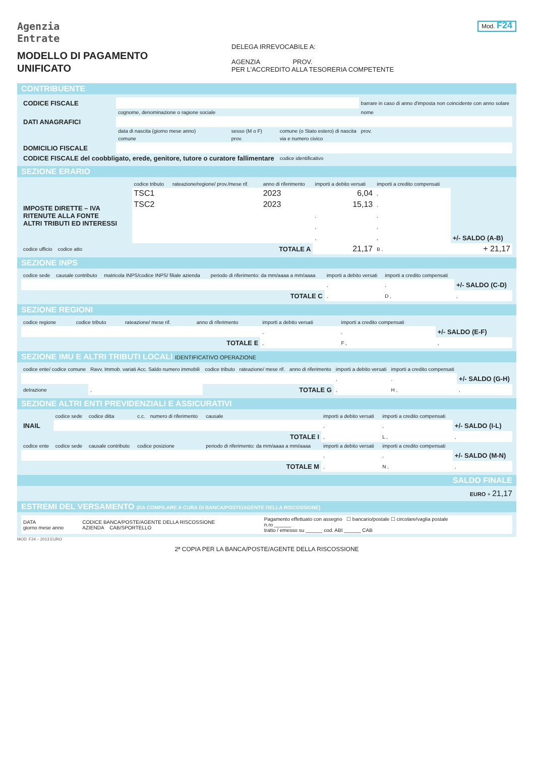Agenzia
Entrate
MODELLO DI PAGAMENTO
UNIFICATO
DELEGA IRREVOCABILE A:
AGENZIA PROV.
PER L'ACCREDITO ALLA TESORERIA COMPETENTE
Mod. F24
CONTRIBUENTE
| CODICE FISCALE | | | | barrare in caso di anno d'imposta non coincidente con anno solare |
| | cognome, denominazione o ragione sociale | | | nome |
| DATI ANAGRAFICI | | | | |
| | data di nascita (giorno mese anno) | sesso (M o F) | comune (o Stato estero) di nascita | prov. |
| | comune | prov. | via e numero civico | |
| DOMICILIO FISCALE | | | | |
| CODICE FISCALE del coobbligato, erede, genitore, tutore o curatore fallimentare | | | codice identificativo | |
SEZIONE ERARIO
| | codice tributo | rateazione/regione/ prov./mese rif. | anno di riferimento | importi a debito versati | importi a credito compensati | |
| --- | --- | --- | --- | --- | --- | --- |
| IMPOSTE DIRETTE – IVA RITENUTE ALLA FONTE ALTRI TRIBUTI ED INTERESSI | TSC1 | | 2023 | 6,04 | , | |
| | TSC2 | | 2023 | 15,13 | , | |
| | | | | , | , | |
| | | | | , | , | |
| | | | | , | , | +/- SALDO (A-B) |
| codice ufficio codice atto | TOTALE A | | | 21,17 | B , | + 21,17 |
SEZIONE INPS
| codice sede | causale contributo | matricola INPS/codice INPS/ filiale azienda | periodo di riferimento: da mm/aaaa a mm/aaaa | importi a debito versati | importi a credito compensati | |
| --- | --- | --- | --- | --- | --- | --- |
| | | | | , | , | +/- SALDO (C-D) |
| TOTALE C | | | | , | D , | , |
SEZIONE REGIONI
| codice regione | codice tributo | rateazione/ mese rif. | anno di riferimento | importi a debito versati | importi a credito compensati | |
| --- | --- | --- | --- | --- | --- | --- |
| | | | | , | , | +/- SALDO (E-F) |
| TOTALE E | | | | , | F , | , |
SEZIONE IMU E ALTRI TRIBUTI LOCALI IDENTIFICATIVO OPERAZIONE
| codice ente/ codice comune | Ravv. Immob. variati Acc. Saldo numero immobili | codice tributo | rateazione/ mese rif. | anno di riferimento | importi a debito versati | importi a credito compensati | |
| --- | --- | --- | --- | --- | --- | --- | --- |
| | | | | | , | , | +/- SALDO (G-H) |
| detrazione | , | TOTALE G | | | , | H , | , |
SEZIONE ALTRI ENTI PREVIDENZIALI E ASSICURATIVI
| | codice sede | codice ditta | c.c. | numero di riferimento | causale | importi a debito versati | importi a credito compensati | |
| --- | --- | --- | --- | --- | --- | --- | --- | --- |
| INAIL | | | | | | , | , | +/- SALDO (I-L) |
| TOTALE I | | | | | | , | L , | , |
| codice ente | codice sede | causale contributo | codice posizione | | periodo di riferimento: da mm/aaaa a mm/aaaa | importi a debito versati | importi a credito compensati | |
| | | | | | | , | , | +/- SALDO (M-N) |
| TOTALE M | | | | | | , | N , | , |
SALDO FINALE
EURO + 21,17
ESTREMI DEL VERSAMENTO (DA COMPILARE A CURA DI BANCA/POSTE/AGENTE DELLA RISCOSSIONE)
| DATA giorno mese anno | CODICE BANCA/POSTE/AGENTE DELLA RISCOSSIONE AZIENDA CAB/SPORTELLO | Pagamento effettuato con assegno ☐ bancario/postale ☐ circolare/vaglia postale n.ro ______ tratto / emesso su ______ cod. ABI ______ CAB |
MOD. F24 – 2013 EURO
2ª COPIA PER LA BANCA/POSTE/AGENTE DELLA RISCOSSIONE